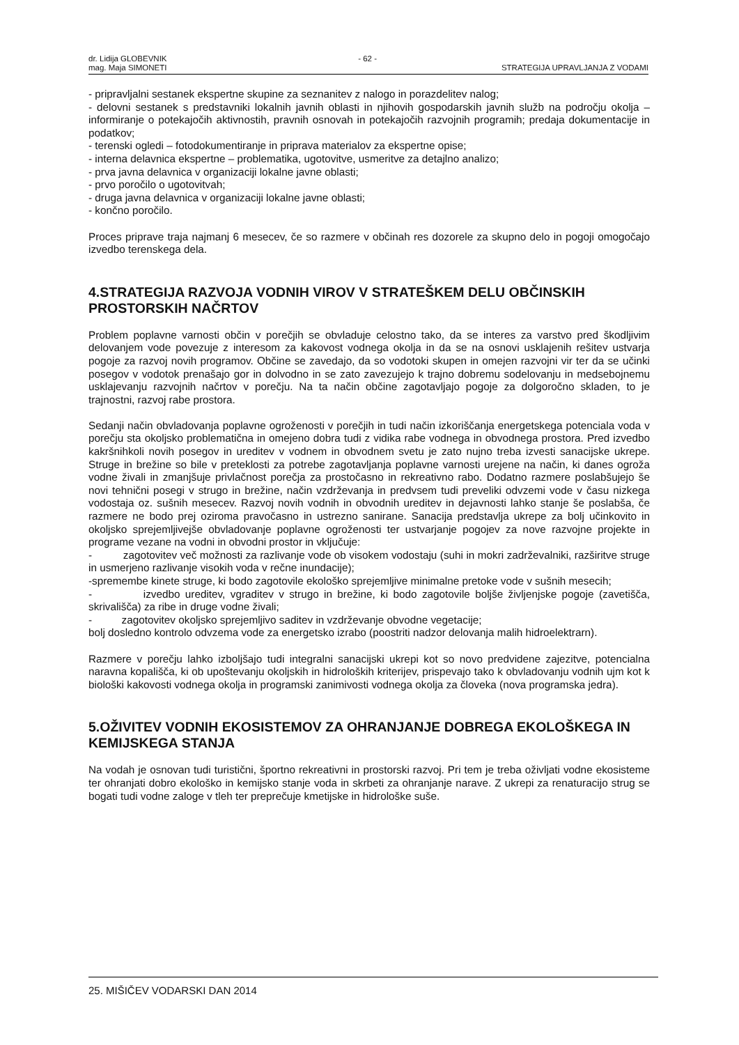dr. Lidija GLOBEVNIK - 62 -
mag. Maja SIMONETI STRATEGIJA UPRAVLJANJA Z VODAMI
- pripravljalni sestanek ekspertne skupine za seznanitev z nalogo in porazdelitev nalog;
- delovni sestanek s predstavniki lokalnih javnih oblasti in njihovih gospodarskih javnih služb na področju okolja – informiranje o potekajočih aktivnostih, pravnih osnovah in potekajočih razvojnih programih; predaja dokumentacije in podatkov;
- terenski ogledi – fotodokumentiranje in priprava materialov za ekspertne opise;
- interna delavnica ekspertne – problematika, ugotovitve, usmeritve za detajlno analizo;
- prva javna delavnica v organizaciji lokalne javne oblasti;
- prvo poročilo o ugotovitvah;
- druga javna delavnica v organizaciji lokalne javne oblasti;
- končno poročilo.
Proces priprave traja najmanj 6 mesecev, če so razmere v občinah res dozorele za skupno delo in pogoji omogočajo izvedbo terenskega dela.
4.STRATEGIJA RAZVOJA VODNIH VIROV V STRATEŠKEM DELU OBČINSKIH PROSTORSKIH NAČRTOV
Problem poplavne varnosti občin v porečjih se obvladuje celostno tako, da se interes za varstvo pred škodljivim delovanjem vode povezuje z interesom za kakovost vodnega okolja in da se na osnovi usklajenih rešitev ustvarja pogoje za razvoj novih programov. Občine se zavedajo, da so vodotoki skupen in omejen razvojni vir ter da se učinki posegov v vodotok prenašajo gor in dolvodno in se zato zavezujejo k trajno dobremu sodelovanju in medsebojnemu usklajevanju razvojnih načrtov v porečju. Na ta način občine zagotavljajo pogoje za dolgoročno skladen, to je trajnostni, razvoj rabe prostora.
Sedanji način obvladovanja poplavne ogroženosti v porečjih in tudi način izkoriščanja energetskega potenciala voda v porečju sta okoljsko problematična in omejeno dobra tudi z vidika rabe vodnega in obvodnega prostora. Pred izvedbo kakršnihkoli novih posegov in ureditev v vodnem in obvodnem svetu je zato nujno treba izvesti sanacijske ukrepe. Struge in brežine so bile v preteklosti za potrebe zagotavljanja poplavne varnosti urejene na način, ki danes ogroža vodne živali in zmanjšuje privlačnost porečja za prostočasno in rekreativno rabo. Dodatno razmere poslabšujejo še novi tehnični posegi v strugo in brežine, način vzdrževanja in predvsem tudi preveliki odvzemi vode v času nizkega vodostaja oz. sušnih mesecev. Razvoj novih vodnih in obvodnih ureditev in dejavnosti lahko stanje še poslabša, če razmere ne bodo prej oziroma pravočasno in ustrezno sanirane. Sanacija predstavlja ukrepe za bolj učinkovito in okoljsko sprejemljivejše obvladovanje poplavne ogroženosti ter ustvarjanje pogojev za nove razvojne projekte in programe vezane na vodni in obvodni prostor in vključuje:
- zagotovitev več možnosti za razlivanje vode ob visokem vodostaju (suhi in mokri zadrževalniki, razširitve struge in usmerjeno razlivanje visokih voda v rečne inundacije);
-spremembe kinete struge, ki bodo zagotovile ekološko sprejemljive minimalne pretoke vode v sušnih mesecih;
- izvedbo ureditev, vgraditev v strugo in brežine, ki bodo zagotovile boljše življenjske pogoje (zavetišča, skrivališča) za ribe in druge vodne živali;
- zagotovitev okoljsko sprejemljivo saditev in vzdrževanje obvodne vegetacije;
bolj dosledno kontrolo odvzema vode za energetsko izrabo (poostriti nadzor delovanja malih hidroelektrarn).
Razmere v porečju lahko izboljšajo tudi integralni sanacijski ukrepi kot so novo predvidene zajezitve, potencialna naravna kopališča, ki ob upoštevanju okoljskih in hidroloških kriterijev, prispevajo tako k obvladovanju vodnih ujm kot k biološki kakovosti vodnega okolja in programski zanimivosti vodnega okolja za človeka (nova programska jedra).
5.OŽIVITEV VODNIH EKOSISTEMOV ZA OHRANJANJE DOBREGA EKOLOŠKEGA IN KEMIJSKEGA STANJA
Na vodah je osnovan tudi turistični, športno rekreativni in prostorski razvoj. Pri tem je treba oživljati vodne ekosisteme ter ohranjati dobro ekološko in kemijsko stanje voda in skrbeti za ohranjanje narave. Z ukrepi za renaturacijo strug se bogati tudi vodne zaloge v tleh ter preprečuje kmetijske in hidrološke suše.
25. MIŠIČEV VODARSKI DAN 2014